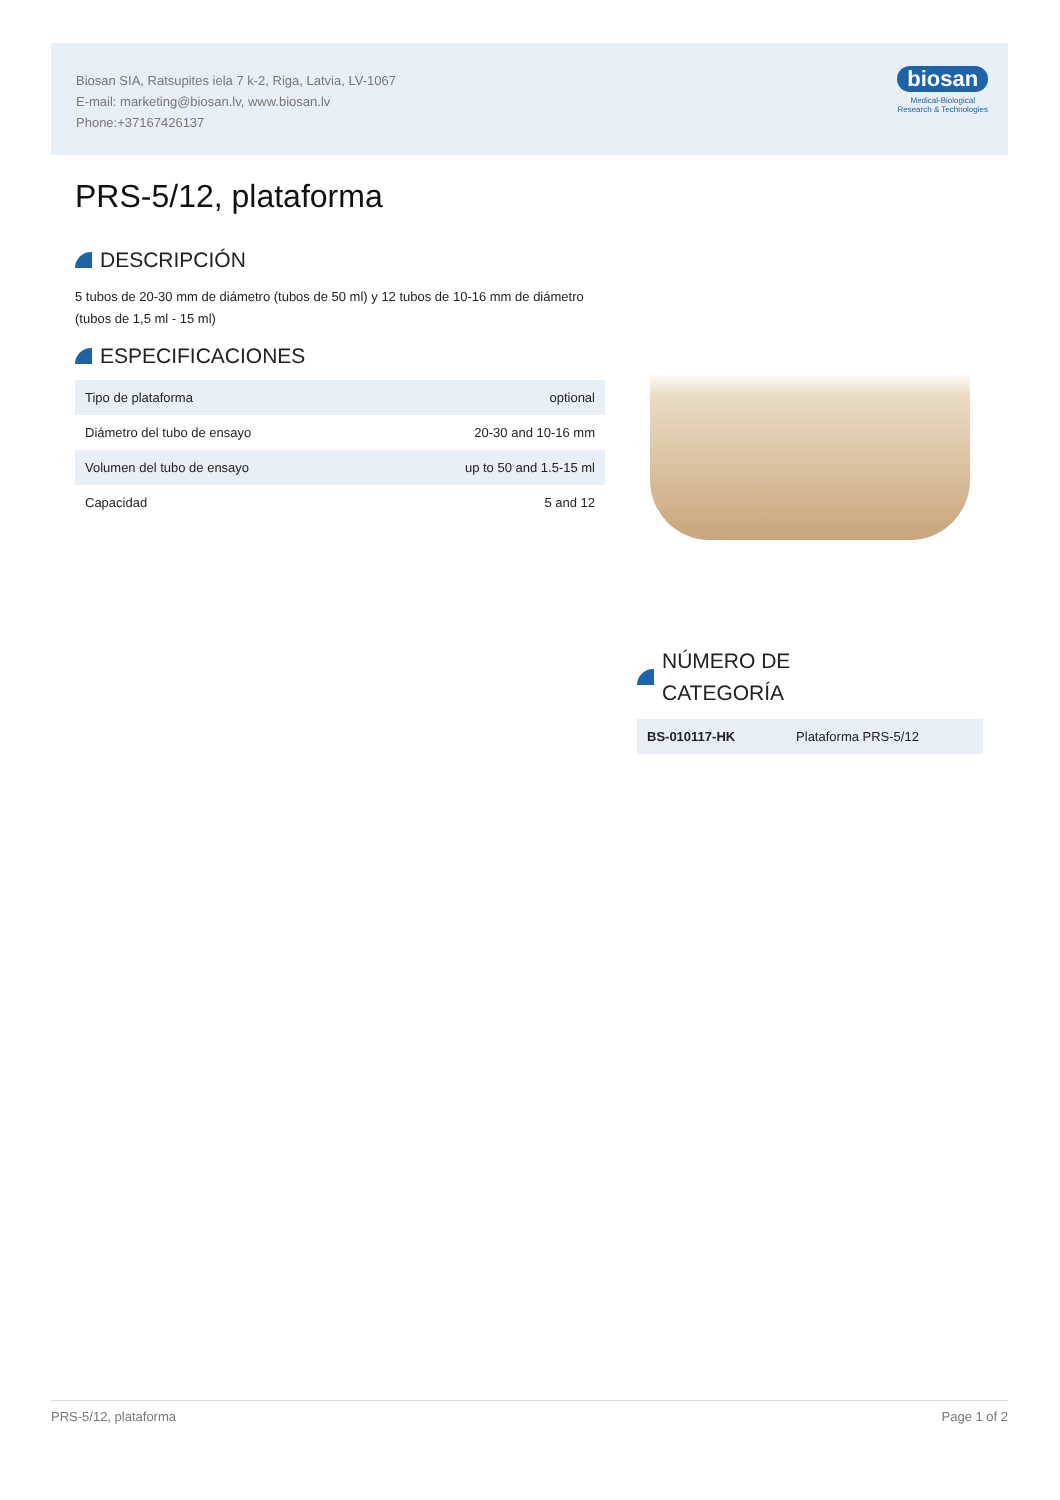Biosan SIA, Ratsupites iela 7 k-2, Riga, Latvia, LV-1067
E-mail: marketing@biosan.lv, www.biosan.lv
Phone:+37167426137
biosan
Medical-Biological
Research & Technologies
PRS-5/12, plataforma
DESCRIPCIÓN
5 tubos de 20-30 mm de diámetro (tubos de 50 ml) y 12 tubos de 10-16 mm de diámetro (tubos de 1,5 ml - 15 ml)
ESPECIFICACIONES
| Tipo de plataforma | optional |
| Diámetro del tubo de ensayo | 20-30 and 10-16 mm |
| Volumen del tubo de ensayo | up to 50 and 1.5-15 ml |
| Capacidad | 5 and 12 |
NÚMERO DE
CATEGORÍA
| BS-010117-HK | Plataforma PRS-5/12 |
PRS-5/12, plataforma Page 1 of 2